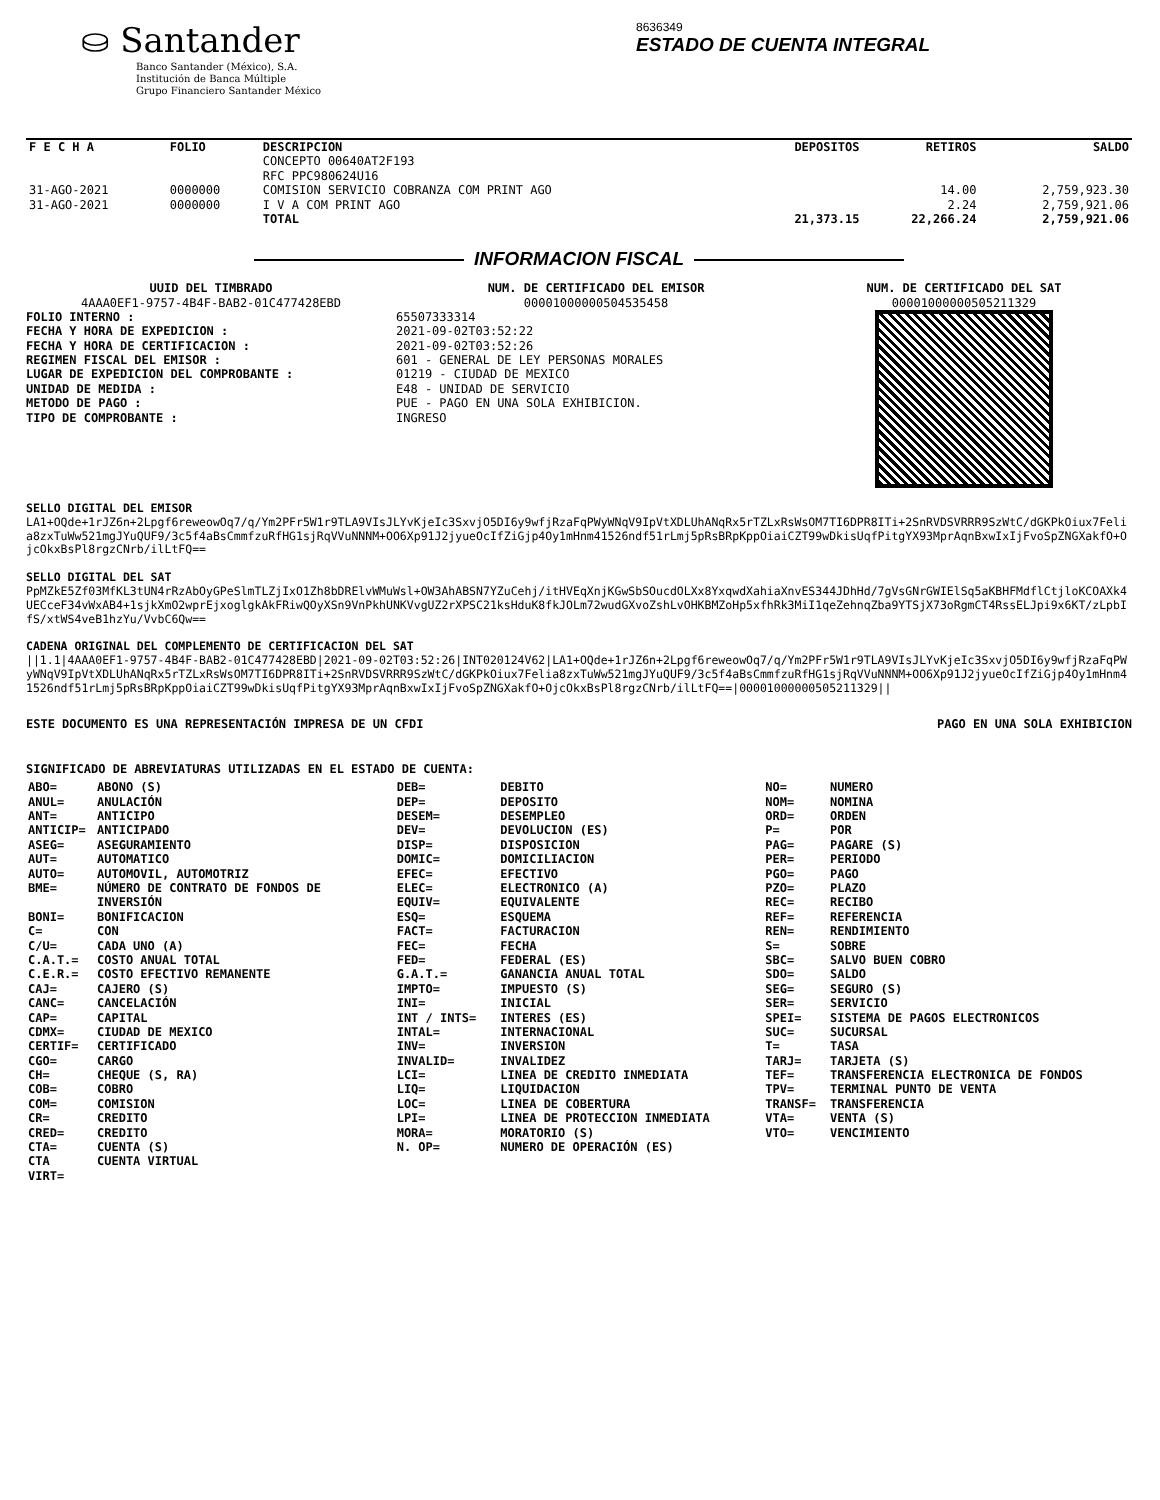⛀ Santander
Banco Santander (México), S.A.
Institución de Banca Múltiple
Grupo Financiero Santander México
8636349
ESTADO DE CUENTA INTEGRAL
| F E C H A | FOLIO | DESCRIPCION | DEPOSITOS | RETIROS | SALDO |
| --- | --- | --- | --- | --- | --- |
| | | CONCEPTO 00640AT2F193 RFC PPC980624U16 | | | |
| 31-AGO-2021 | 0000000 | COMISION SERVICIO COBRANZA COM PRINT AGO | | 14.00 | 2,759,923.30 |
| 31-AGO-2021 | 0000000 | I V A COM PRINT AGO | | 2.24 | 2,759,921.06 |
| | | TOTAL | 21,373.15 | 22,266.24 | 2,759,921.06 |
INFORMACION FISCAL
UUID DEL TIMBRADO
4AAA0EF1-9757-4B4F-BAB2-01C477428EBD
FOLIO INTERNO :
FECHA Y HORA DE EXPEDICION :
FECHA Y HORA DE CERTIFICACION :
REGIMEN FISCAL DEL EMISOR :
LUGAR DE EXPEDICION DEL COMPROBANTE :
UNIDAD DE MEDIDA :
METODO DE PAGO :
TIPO DE COMPROBANTE :
NUM. DE CERTIFICADO DEL EMISOR
00001000000504535458
65507333314
2021-09-02T03:52:22
2021-09-02T03:52:26
601 - GENERAL DE LEY PERSONAS MORALES
01219 - CIUDAD DE MEXICO
E48 - UNIDAD DE SERVICIO
PUE - PAGO EN UNA SOLA EXHIBICION.
INGRESO
NUM. DE CERTIFICADO DEL SAT
00001000000505211329
SELLO DIGITAL DEL EMISOR
LA1+OQde+1rJZ6n+2Lpgf6reweowOq7/q/Ym2PFr5W1r9TLA9VIsJLYvKjeIc3SxvjO5DI6y9wfjRzaFqPWyWNqV9IpVtXDLUhANqRx5rTZLxRsWsOM7TI6DPR8ITi+2SnRVDSVRRR9SzWtC/dGKPkOiux7Felia8zxTuWw521mgJYuQUF9/3c5f4aBsCmmfzuRfHG1sjRqVVuNNNM+OO6Xp91J2jyueOcIfZiGjp4Oy1mHnm41526ndf51rLmj5pRsBRpKppOiaiCZT99wDkisUqfPitgYX93MprAqnBxwIxIjFvoSpZNGXakfO+OjcOkxBsPl8rgzCNrb/ilLtFQ==
SELLO DIGITAL DEL SAT
PpMZkE5Zf03MfKL3tUN4rRzAbOyGPeSlmTLZjIxO1Zh8bDRElvWMuWsl+OW3AhABSN7YZuCehj/itHVEqXnjKGwSbSOucdOLXx8YxqwdXahiaXnvES344JDhHd/7gVsGNrGWIElSq5aKBHFMdflCtjloKCOAXk4UECceF34vWxAB4+1sjkXmO2wprEjxoglgkAkFRiwQOyXSn9VnPkhUNKVvgUZ2rXPSC21ksHduK8fkJOLm72wudGXvoZshLvOHKBMZoHp5xfhRk3MiI1qeZehnqZba9YTSjX73oRgmCT4RssELJpi9x6KT/zLpbIfS/xtWS4veB1hzYu/VvbC6Qw==
CADENA ORIGINAL DEL COMPLEMENTO DE CERTIFICACION DEL SAT
||1.1|4AAA0EF1-9757-4B4F-BAB2-01C477428EBD|2021-09-02T03:52:26|INT020124V62|LA1+OQde+1rJZ6n+2Lpgf6reweowOq7/q/Ym2PFr5W1r9TLA9VIsJLYvKjeIc3SxvjO5DI6y9wfjRzaFqPWyWNqV9IpVtXDLUhANqRx5rTZLxRsWsOM7TI6DPR8ITi+2SnRVDSVRRR9SzWtC/dGKPkOiux7Felia8zxTuWw521mgJYuQUF9/3c5f4aBsCmmfzuRfHG1sjRqVVuNNNM+OO6Xp91J2jyueOcIfZiGjp4Oy1mHnm41526ndf51rLmj5pRsBRpKppOiaiCZT99wDkisUqfPitgYX93MprAqnBxwIxIjFvoSpZNGXakfO+OjcOkxBsPl8rgzCNrb/ilLtFQ==|00001000000505211329||
ESTE DOCUMENTO ES UNA REPRESENTACIÓN IMPRESA DE UN CFDI PAGO EN UNA SOLA EXHIBICION
SIGNIFICADO DE ABREVIATURAS UTILIZADAS EN EL ESTADO DE CUENTA:
| ABO= | ABONO (S) |
| ANUL= | ANULACIÓN |
| ANT= | ANTICIPO |
| ANTICIP= | ANTICIPADO |
| ASEG= | ASEGURAMIENTO |
| AUT= | AUTOMATICO |
| AUTO= | AUTOMOVIL, AUTOMOTRIZ |
| BME= | NÚMERO DE CONTRATO DE FONDOS DE INVERSIÓN |
| BONI= | BONIFICACION |
| C= | CON |
| C/U= | CADA UNO (A) |
| C.A.T.= | COSTO ANUAL TOTAL |
| C.E.R.= | COSTO EFECTIVO REMANENTE |
| CAJ= | CAJERO (S) |
| CANC= | CANCELACIÓN |
| CAP= | CAPITAL |
| CDMX= | CIUDAD DE MEXICO |
| CERTIF= | CERTIFICADO |
| CGO= | CARGO |
| CH= | CHEQUE (S, RA) |
| COB= | COBRO |
| COM= | COMISION |
| CR= | CREDITO |
| CRED= | CREDITO |
| CTA= | CUENTA (S) |
| CTA VIRT= | CUENTA VIRTUAL |
| DEB= | DEBITO |
| DEP= | DEPOSITO |
| DESEM= | DESEMPLEO |
| DEV= | DEVOLUCION (ES) |
| DISP= | DISPOSICION |
| DOMIC= | DOMICILIACION |
| EFEC= | EFECTIVO |
| ELEC= | ELECTRONICO (A) |
| EQUIV= | EQUIVALENTE |
| ESQ= | ESQUEMA |
| FACT= | FACTURACION |
| FEC= | FECHA |
| FED= | FEDERAL (ES) |
| G.A.T.= | GANANCIA ANUAL TOTAL |
| IMPTO= | IMPUESTO (S) |
| INI= | INICIAL |
| INT / INTS= | INTERES (ES) |
| INTAL= | INTERNACIONAL |
| INV= | INVERSION |
| INVALID= | INVALIDEZ |
| LCI= | LINEA DE CREDITO INMEDIATA |
| LIQ= | LIQUIDACION |
| LOC= | LINEA DE COBERTURA |
| LPI= | LINEA DE PROTECCION INMEDIATA |
| MORA= | MORATORIO (S) |
| N. OP= | NUMERO DE OPERACIÓN (ES) |
| NO= | NUMERO |
| NOM= | NOMINA |
| ORD= | ORDEN |
| P= | POR |
| PAG= | PAGARE (S) |
| PER= | PERIODO |
| PGO= | PAGO |
| PZO= | PLAZO |
| REC= | RECIBO |
| REF= | REFERENCIA |
| REN= | RENDIMIENTO |
| S= | SOBRE |
| SBC= | SALVO BUEN COBRO |
| SDO= | SALDO |
| SEG= | SEGURO (S) |
| SER= | SERVICIO |
| SPEI= | SISTEMA DE PAGOS ELECTRONICOS |
| SUC= | SUCURSAL |
| T= | TASA |
| TARJ= | TARJETA (S) |
| TEF= | TRANSFERENCIA ELECTRONICA DE FONDOS |
| TPV= | TERMINAL PUNTO DE VENTA |
| TRANSF= | TRANSFERENCIA |
| VTA= | VENTA (S) |
| VTO= | VENCIMIENTO |